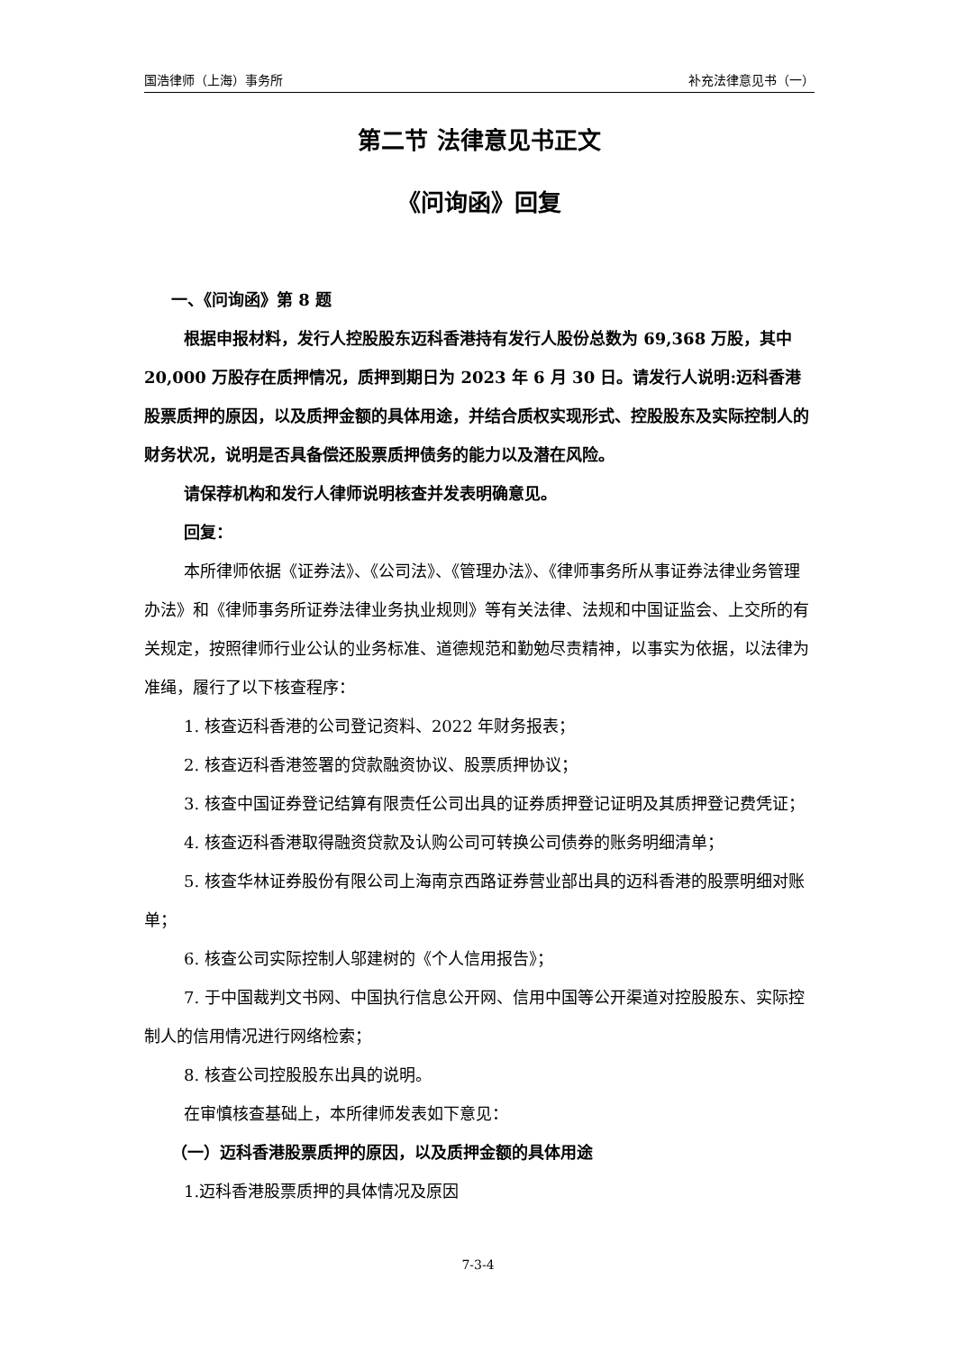国浩律师（上海）事务所 补充法律意见书（一）
第二节 法律意见书正文
《问询函》回复
一、《问询函》第 8 题
根据申报材料，发行人控股股东迈科香港持有发行人股份总数为 69,368 万股，其中 20,000 万股存在质押情况，质押到期日为 2023 年 6 月 30 日。请发行人说明:迈科香港股票质押的原因，以及质押金额的具体用途，并结合质权实现形式、控股股东及实际控制人的财务状况，说明是否具备偿还股票质押债务的能力以及潜在风险。
请保荐机构和发行人律师说明核查并发表明确意见。
回复：
本所律师依据《证券法》、《公司法》、《管理办法》、《律师事务所从事证券法律业务管理办法》和《律师事务所证券法律业务执业规则》等有关法律、法规和中国证监会、上交所的有关规定，按照律师行业公认的业务标准、道德规范和勤勉尽责精神，以事实为依据，以法律为准绳，履行了以下核查程序：
1. 核查迈科香港的公司登记资料、2022 年财务报表；
2. 核查迈科香港签署的贷款融资协议、股票质押协议；
3. 核查中国证券登记结算有限责任公司出具的证券质押登记证明及其质押登记费凭证；
4. 核查迈科香港取得融资贷款及认购公司可转换公司债券的账务明细清单；
5. 核查华林证券股份有限公司上海南京西路证券营业部出具的迈科香港的股票明细对账单；
6. 核查公司实际控制人邬建树的《个人信用报告》；
7. 于中国裁判文书网、中国执行信息公开网、信用中国等公开渠道对控股股东、实际控制人的信用情况进行网络检索；
8. 核查公司控股股东出具的说明。
在审慎核查基础上，本所律师发表如下意见：
（一）迈科香港股票质押的原因，以及质押金额的具体用途
1.迈科香港股票质押的具体情况及原因
7-3-4